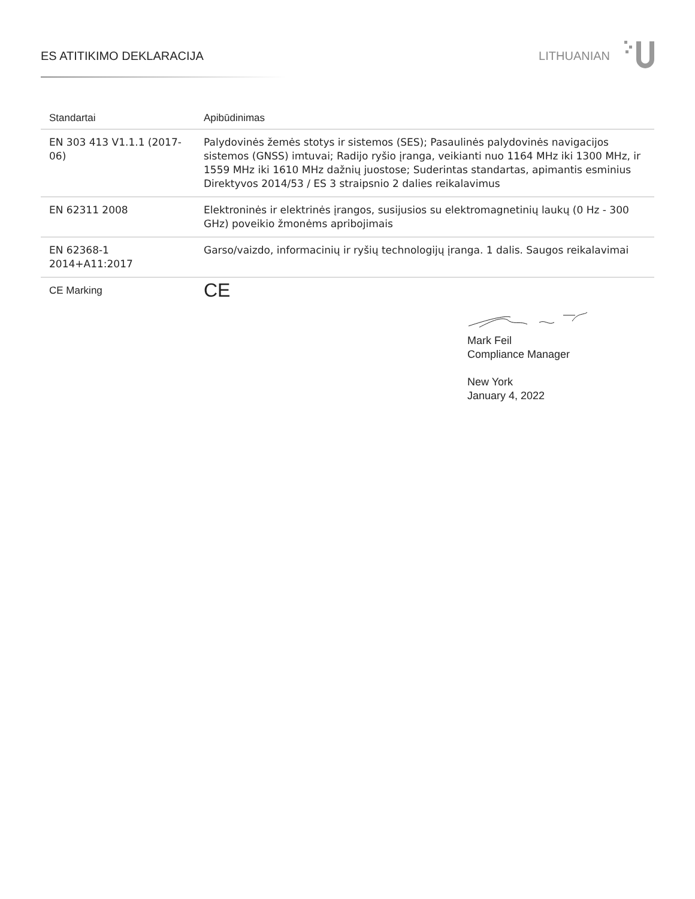ES ATITIKIMO DEKLARACIJA LITHUANIAN
| Standartai | Apibūdinimas |
| --- | --- |
| EN 303 413 V1.1.1 (2017-06) | Palydovinės žemės stotys ir sistemos (SES); Pasaulinės palydovinės navigacijos sistemos (GNSS) imtuvai; Radijo ryšio įranga, veikianti nuo 1164 MHz iki 1300 MHz, ir 1559 MHz iki 1610 MHz dažnių juostose; Suderintas standartas, apimantis esminius Direktyvos 2014/53 / ES 3 straipsnio 2 dalies reikalavimus |
| EN 62311 2008 | Elektroninės ir elektrinės įrangos, susijusios su elektromagnetinių laukų (0 Hz - 300 GHz) poveikio žmonėms apribojimais |
| EN 62368-1 2014+A11:2017 | Garso/vaizdo, informacinių ir ryšių technologijų įranga. 1 dalis. Saugos reikalavimai |
| CE Marking | CE |
Mark Feil
Compliance Manager
New York
January 4, 2022